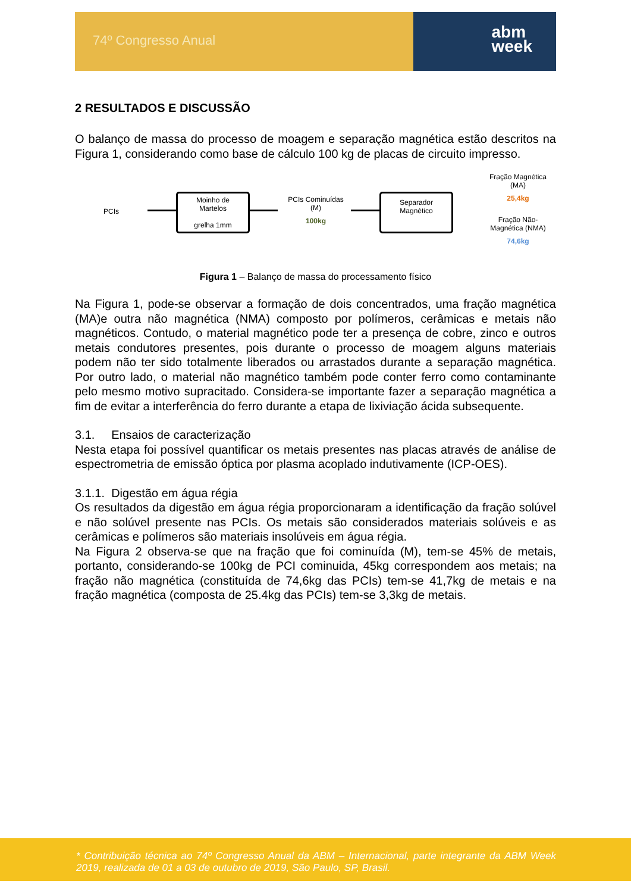74º Congresso Anual
abm
week
2 RESULTADOS E DISCUSSÃO
O balanço de massa do processo de moagem e separação magnética estão descritos na Figura 1, considerando como base de cálculo 100 kg de placas de circuito impresso.
PCIs
Moinho de
Martelos
grelha 1mm
PCIs Cominuídas
(M)
100kg
Separador
Magnético
Fração Magnética
(MA)
25,4kg
Fração Não-
Magnética (NMA)
74,6kg
Figura 1 – Balanço de massa do processamento físico
Na Figura 1, pode-se observar a formação de dois concentrados, uma fração magnética (MA)e outra não magnética (NMA) composto por polímeros, cerâmicas e metais não magnéticos. Contudo, o material magnético pode ter a presença de cobre, zinco e outros metais condutores presentes, pois durante o processo de moagem alguns materiais podem não ter sido totalmente liberados ou arrastados durante a separação magnética. Por outro lado, o material não magnético também pode conter ferro como contaminante pelo mesmo motivo supracitado. Considera-se importante fazer a separação magnética a fim de evitar a interferência do ferro durante a etapa de lixiviação ácida subsequente.
3.1. Ensaios de caracterização
Nesta etapa foi possível quantificar os metais presentes nas placas através de análise de espectrometria de emissão óptica por plasma acoplado indutivamente (ICP-OES).
3.1.1. Digestão em água régia
Os resultados da digestão em água régia proporcionaram a identificação da fração solúvel e não solúvel presente nas PCIs. Os metais são considerados materiais solúveis e as cerâmicas e polímeros são materiais insolúveis em água régia.
Na Figura 2 observa-se que na fração que foi cominuída (M), tem-se 45% de metais, portanto, considerando-se 100kg de PCI cominuida, 45kg correspondem aos metais; na fração não magnética (constituída de 74,6kg das PCIs) tem-se 41,7kg de metais e na fração magnética (composta de 25.4kg das PCIs) tem-se 3,3kg de metais.
* Contribuição técnica ao 74º Congresso Anual da ABM – Internacional, parte integrante da ABM Week 2019, realizada de 01 a 03 de outubro de 2019, São Paulo, SP, Brasil.